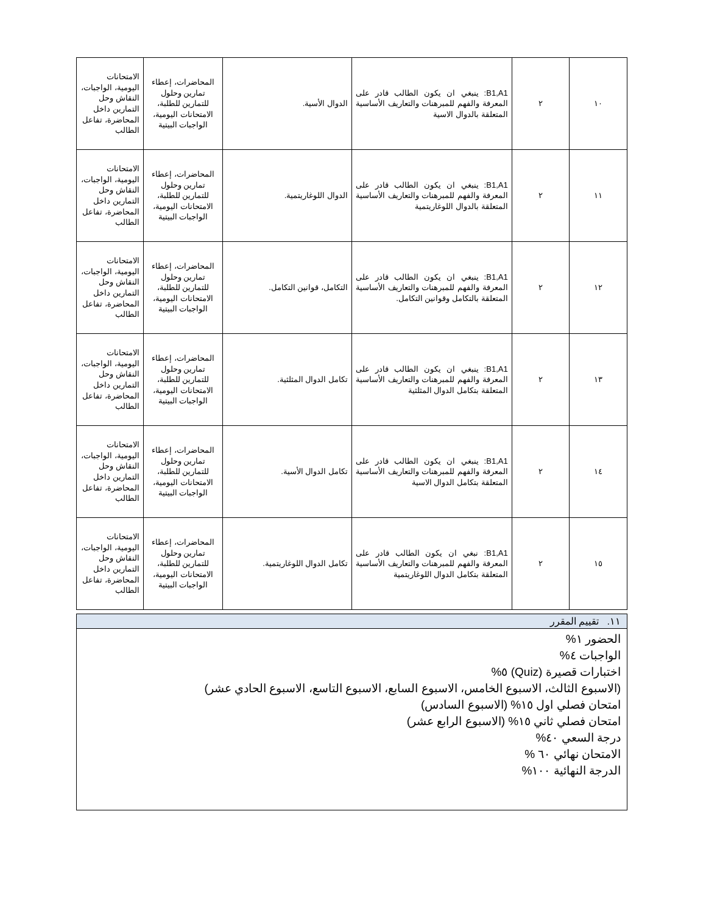| ١٠ | ٢ | B1,A1: ينبغي ان يكون الطالب قادر على المعرفة والفهم للمبرهنات والتعاريف الأساسية المتعلقة بالدوال الاسية | الدوال الأسية. | المحاضرات، إعطاء تمارين وحلول للتمارين للطلبة، الامتحانات اليومية، الواجبات البيتية | الامتحانات اليومية، الواجبات، النقاش وحل التمارين داخل المحاضرة، تفاعل الطالب |
| ١١ | ٢ | B1,A1: ينبغي ان يكون الطالب قادر على المعرفة والفهم للمبرهنات والتعاريف الأساسية المتعلقة بالدوال اللوغاريتمية | الدوال اللوغاريتمية. | المحاضرات، إعطاء تمارين وحلول للتمارين للطلبة، الامتحانات اليومية، الواجبات البيتية | الامتحانات اليومية، الواجبات، النقاش وحل التمارين داخل المحاضرة، تفاعل الطالب |
| ١٢ | ٢ | B1,A1: ينبغي ان يكون الطالب قادر على المعرفة والفهم للمبرهنات والتعاريف الأساسية المتعلقة بالتكامل وقوانين التكامل. | التكامل، قوانين التكامل. | المحاضرات، إعطاء تمارين وحلول للتمارين للطلبة، الامتحانات اليومية، الواجبات البيتية | الامتحانات اليومية، الواجبات، النقاش وحل التمارين داخل المحاضرة، تفاعل الطالب |
| ١٣ | ٢ | B1,A1: ينبغي ان يكون الطالب قادر على المعرفة والفهم للمبرهنات والتعاريف الأساسية المتعلقة بتكامل الدوال المثلثية | تكامل الدوال المثلثية. | المحاضرات، إعطاء تمارين وحلول للتمارين للطلبة، الامتحانات اليومية، الواجبات البيتية | الامتحانات اليومية، الواجبات، النقاش وحل التمارين داخل المحاضرة، تفاعل الطالب |
| ١٤ | ٢ | B1,A1: ينبغي ان يكون الطالب قادر على المعرفة والفهم للمبرهنات والتعاريف الأساسية المتعلقة بتكامل الدوال الاسية | تكامل الدوال الأسية. | المحاضرات، إعطاء تمارين وحلول للتمارين للطلبة، الامتحانات اليومية، الواجبات البيتية | الامتحانات اليومية، الواجبات، النقاش وحل التمارين داخل المحاضرة، تفاعل الطالب |
| ١٥ | ٢ | B1,A1: نبغي ان يكون الطالب قادر على المعرفة والفهم للمبرهنات والتعاريف الأساسية المتعلقة بتكامل الدوال اللوغاريتمية | تكامل الدوال اللوغاريتمية. | المحاضرات، إعطاء تمارين وحلول للتمارين للطلبة، الامتحانات اليومية، الواجبات البيتية | الامتحانات اليومية، الواجبات، النقاش وحل التمارين داخل المحاضرة، تفاعل الطالب |
١١. تقييم المقرر
الحضور ١%
الواجبات ٤%
اختبارات قصيرة (Quiz) ٥%
(الاسبوع الثالث، الاسبوع الخامس، الاسبوع السابع، الاسبوع التاسع، الاسبوع الحادي عشر)
امتحان فصلي اول ١٥% (الاسبوع السادس)
امتحان فصلي ثاني ١٥% (الاسبوع الرابع عشر)
درجة السعي ٤٠%
الامتحان نهائي ٦٠ %
الدرجة النهائية ١٠٠%